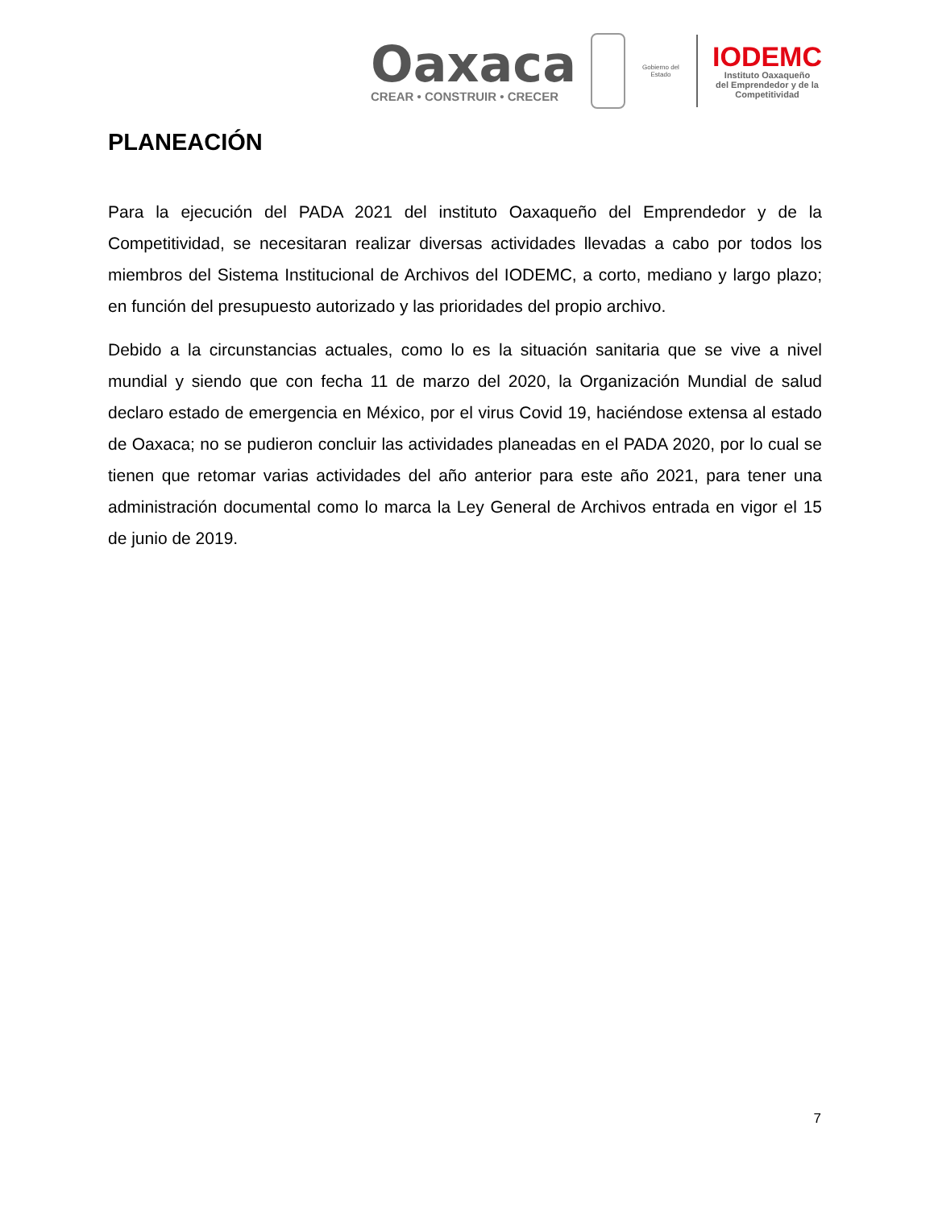Oaxaca
CREAR • CONSTRUIR • CRECER
Gobierno del Estado
IODEMC
Instituto Oaxaqueño
del Emprendedor y de la
Competitividad
PLANEACIÓN
Para la ejecución del PADA 2021 del instituto Oaxaqueño del Emprendedor y de la Competitividad, se necesitaran realizar diversas actividades llevadas a cabo por todos los miembros del Sistema Institucional de Archivos del IODEMC, a corto, mediano y largo plazo; en función del presupuesto autorizado y las prioridades del propio archivo.
Debido a la circunstancias actuales, como lo es la situación sanitaria que se vive a nivel mundial y siendo que con fecha 11 de marzo del 2020, la Organización Mundial de salud declaro estado de emergencia en México, por el virus Covid 19, haciéndose extensa al estado de Oaxaca; no se pudieron concluir las actividades planeadas en el PADA 2020, por lo cual se tienen que retomar varias actividades del año anterior para este año 2021, para tener una administración documental como lo marca la Ley General de Archivos entrada en vigor el 15 de junio de 2019.
7